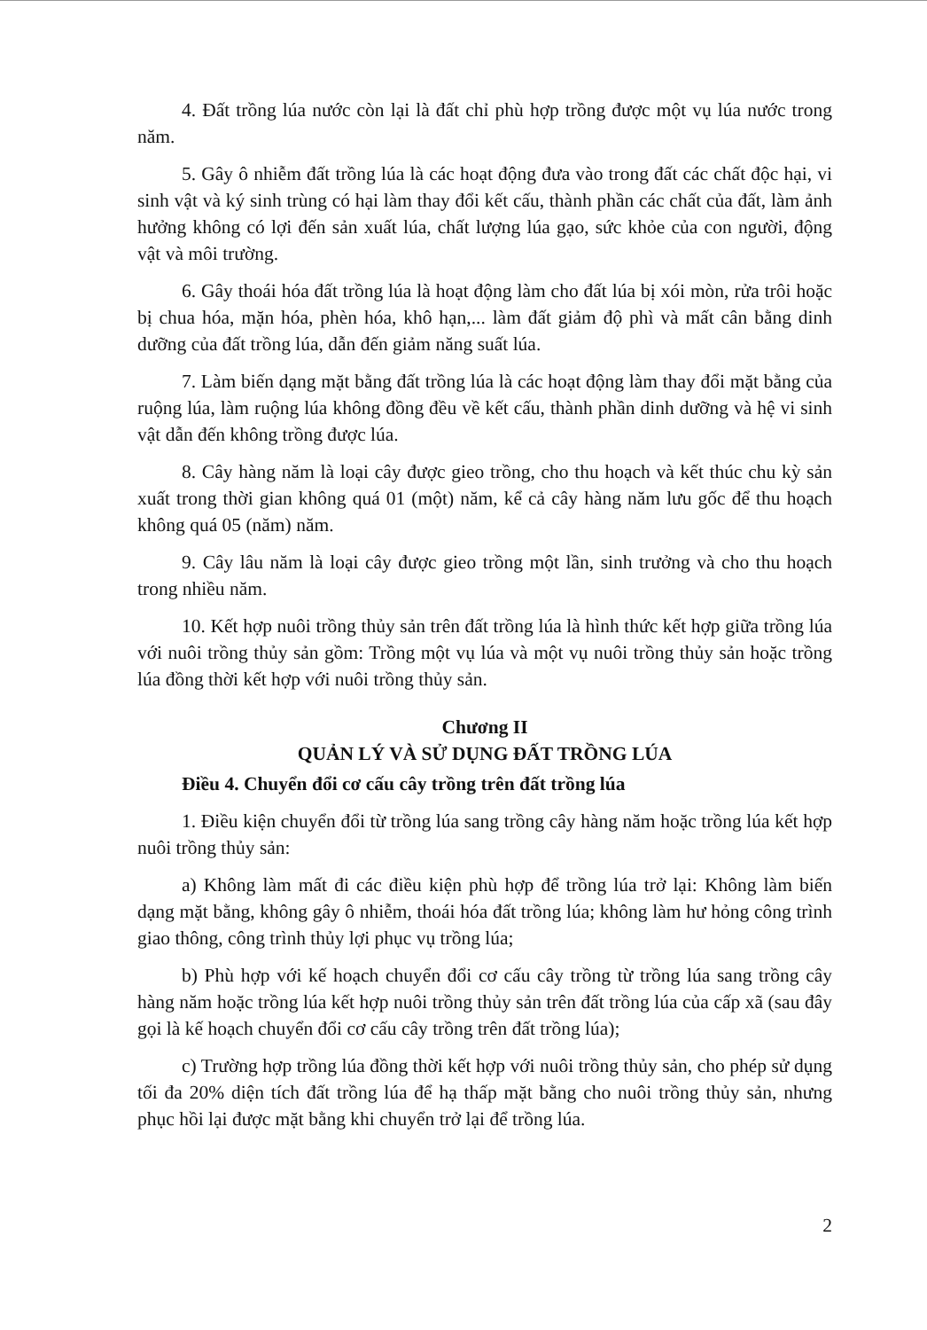4. Đất trồng lúa nước còn lại là đất chỉ phù hợp trồng được một vụ lúa nước trong năm.
5. Gây ô nhiễm đất trồng lúa là các hoạt động đưa vào trong đất các chất độc hại, vi sinh vật và ký sinh trùng có hại làm thay đổi kết cấu, thành phần các chất của đất, làm ảnh hưởng không có lợi đến sản xuất lúa, chất lượng lúa gạo, sức khỏe của con người, động vật và môi trường.
6. Gây thoái hóa đất trồng lúa là hoạt động làm cho đất lúa bị xói mòn, rửa trôi hoặc bị chua hóa, mặn hóa, phèn hóa, khô hạn,... làm đất giảm độ phì và mất cân bằng dinh dưỡng của đất trồng lúa, dẫn đến giảm năng suất lúa.
7. Làm biến dạng mặt bằng đất trồng lúa là các hoạt động làm thay đổi mặt bằng của ruộng lúa, làm ruộng lúa không đồng đều về kết cấu, thành phần dinh dưỡng và hệ vi sinh vật dẫn đến không trồng được lúa.
8. Cây hàng năm là loại cây được gieo trồng, cho thu hoạch và kết thúc chu kỳ sản xuất trong thời gian không quá 01 (một) năm, kể cả cây hàng năm lưu gốc để thu hoạch không quá 05 (năm) năm.
9. Cây lâu năm là loại cây được gieo trồng một lần, sinh trưởng và cho thu hoạch trong nhiều năm.
10. Kết hợp nuôi trồng thủy sản trên đất trồng lúa là hình thức kết hợp giữa trồng lúa với nuôi trồng thủy sản gồm: Trồng một vụ lúa và một vụ nuôi trồng thủy sản hoặc trồng lúa đồng thời kết hợp với nuôi trồng thủy sản.
Chương II
QUẢN LÝ VÀ SỬ DỤNG ĐẤT TRỒNG LÚA
Điều 4. Chuyển đổi cơ cấu cây trồng trên đất trồng lúa
1. Điều kiện chuyển đổi từ trồng lúa sang trồng cây hàng năm hoặc trồng lúa kết hợp nuôi trồng thủy sản:
a) Không làm mất đi các điều kiện phù hợp để trồng lúa trở lại: Không làm biến dạng mặt bằng, không gây ô nhiễm, thoái hóa đất trồng lúa; không làm hư hỏng công trình giao thông, công trình thủy lợi phục vụ trồng lúa;
b) Phù hợp với kế hoạch chuyển đổi cơ cấu cây trồng từ trồng lúa sang trồng cây hàng năm hoặc trồng lúa kết hợp nuôi trồng thủy sản trên đất trồng lúa của cấp xã (sau đây gọi là kế hoạch chuyển đổi cơ cấu cây trồng trên đất trồng lúa);
c) Trường hợp trồng lúa đồng thời kết hợp với nuôi trồng thủy sản, cho phép sử dụng tối đa 20% diện tích đất trồng lúa để hạ thấp mặt bằng cho nuôi trồng thủy sản, nhưng phục hồi lại được mặt bằng khi chuyển trở lại để trồng lúa.
2